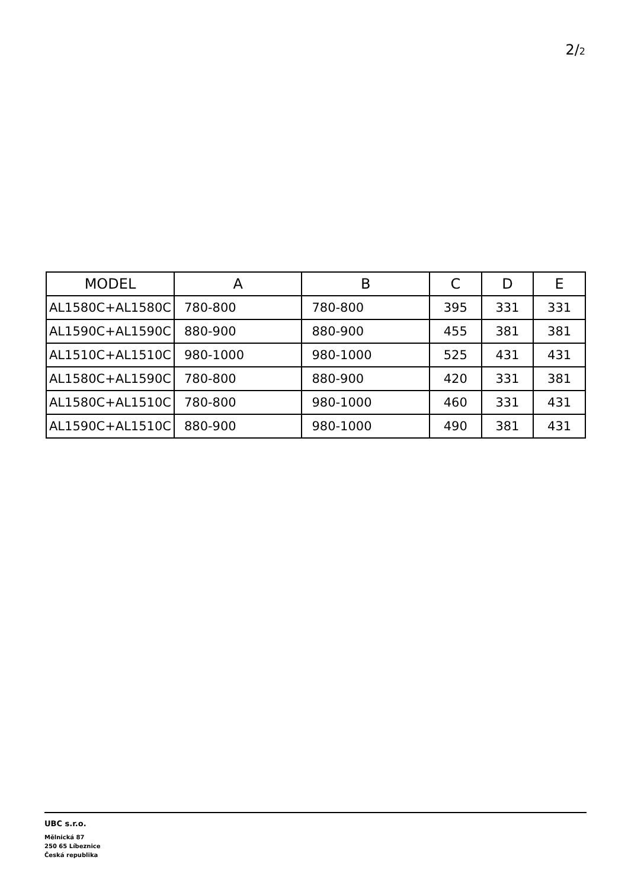2/2
| MODEL | A | B | C | D | E |
| --- | --- | --- | --- | --- | --- |
| AL1580C+AL1580C | 780-800 | 780-800 | 395 | 331 | 331 |
| AL1590C+AL1590C | 880-900 | 880-900 | 455 | 381 | 381 |
| AL1510C+AL1510C | 980-1000 | 980-1000 | 525 | 431 | 431 |
| AL1580C+AL1590C | 780-800 | 880-900 | 420 | 331 | 381 |
| AL1580C+AL1510C | 780-800 | 980-1000 | 460 | 331 | 431 |
| AL1590C+AL1510C | 880-900 | 980-1000 | 490 | 381 | 431 |
UBC s.r.o.
Mělnická 87
250 65 Líbeznice
Česká republika